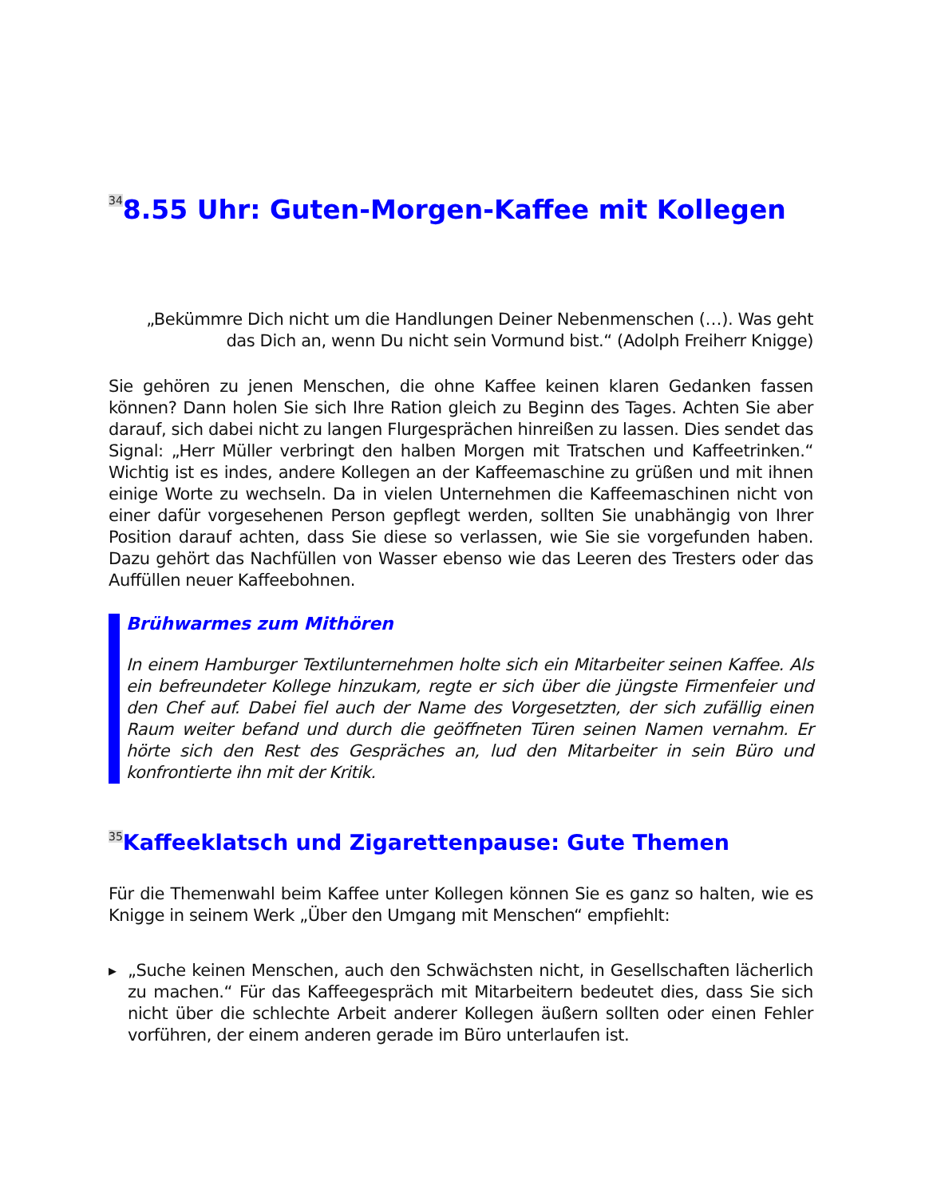<sup>34</sup> 8.55 Uhr: Guten-Morgen-Kaffee mit Kollegen
„Bekümmre Dich nicht um die Handlungen Deiner Nebenmenschen (…). Was geht das Dich an, wenn Du nicht sein Vormund bist.“ (Adolph Freiherr Knigge)
Sie gehören zu jenen Menschen, die ohne Kaffee keinen klaren Gedanken fassen können? Dann holen Sie sich Ihre Ration gleich zu Beginn des Tages. Achten Sie aber darauf, sich dabei nicht zu langen Flurgesprächen hinreißen zu lassen. Dies sendet das Signal: „Herr Müller verbringt den halben Morgen mit Tratschen und Kaffeetrinken.“ Wichtig ist es indes, andere Kollegen an der Kaffeemaschine zu grüßen und mit ihnen einige Worte zu wechseln. Da in vielen Unternehmen die Kaffeemaschinen nicht von einer dafür vorgesehenen Person gepflegt werden, sollten Sie unabhängig von Ihrer Position darauf achten, dass Sie diese so verlassen, wie Sie sie vorgefunden haben. Dazu gehört das Nachfüllen von Wasser ebenso wie das Leeren des Tresters oder das Auffüllen neuer Kaffeebohnen.
Brühwarmes zum Mithören
In einem Hamburger Textilunternehmen holte sich ein Mitarbeiter seinen Kaffee. Als ein befreundeter Kollege hinzukam, regte er sich über die jüngste Firmenfeier und den Chef auf. Dabei fiel auch der Name des Vorgesetzten, der sich zufällig einen Raum weiter befand und durch die geöffneten Türen seinen Namen vernahm. Er hörte sich den Rest des Gespräches an, lud den Mitarbeiter in sein Büro und konfrontierte ihn mit der Kritik.
<sup>35</sup> Kaffeeklatsch und Zigarettenpause: Gute Themen
Für die Themenwahl beim Kaffee unter Kollegen können Sie es ganz so halten, wie es Knigge in seinem Werk „Über den Umgang mit Menschen“ empfiehlt:
▶ „Suche keinen Menschen, auch den Schwächsten nicht, in Gesellschaften lächerlich zu machen.“ Für das Kaffeegespräch mit Mitarbeitern bedeutet dies, dass Sie sich nicht über die schlechte Arbeit anderer Kollegen äußern sollten oder einen Fehler vorführen, der einem anderen gerade im Büro unterlaufen ist.